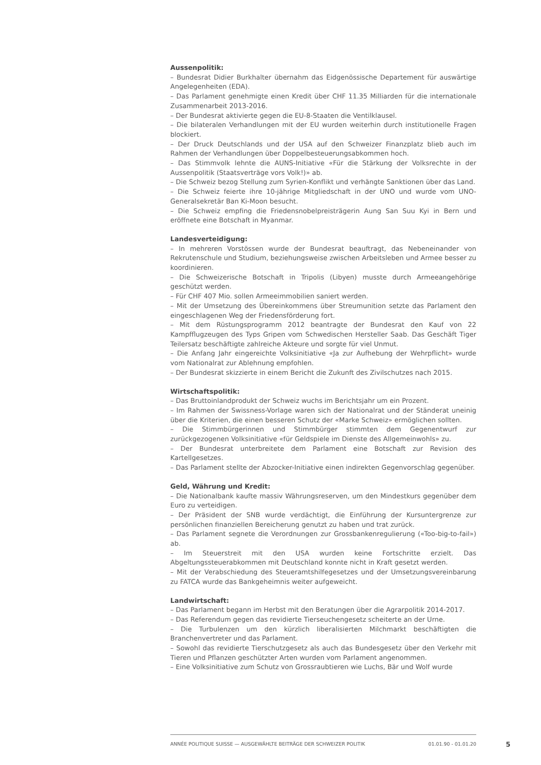Aussenpolitik:
– Bundesrat Didier Burkhalter übernahm das Eidgenössische Departement für auswärtige Angelegenheiten (EDA).
– Das Parlament genehmigte einen Kredit über CHF 11.35 Milliarden für die internationale Zusammenarbeit 2013-2016.
– Der Bundesrat aktivierte gegen die EU-8-Staaten die Ventilklausel.
– Die bilateralen Verhandlungen mit der EU wurden weiterhin durch institutionelle Fragen blockiert.
– Der Druck Deutschlands und der USA auf den Schweizer Finanzplatz blieb auch im Rahmen der Verhandlungen über Doppelbesteuerungsabkommen hoch.
– Das Stimmvolk lehnte die AUNS-Initiative «Für die Stärkung der Volksrechte in der Aussenpolitik (Staatsverträge vors Volk!)» ab.
– Die Schweiz bezog Stellung zum Syrien-Konflikt und verhängte Sanktionen über das Land.
– Die Schweiz feierte ihre 10-jährige Mitgliedschaft in der UNO und wurde vom UNO-Generalsekretär Ban Ki-Moon besucht.
– Die Schweiz empfing die Friedensnobelpreisträgerin Aung San Suu Kyi in Bern und eröffnete eine Botschaft in Myanmar.
Landesverteidigung:
– In mehreren Vorstössen wurde der Bundesrat beauftragt, das Nebeneinander von Rekrutenschule und Studium, beziehungsweise zwischen Arbeitsleben und Armee besser zu koordinieren.
– Die Schweizerische Botschaft in Tripolis (Libyen) musste durch Armeeangehörige geschützt werden.
– Für CHF 407 Mio. sollen Armeeimmobilien saniert werden.
– Mit der Umsetzung des Übereinkommens über Streumunition setzte das Parlament den eingeschlagenen Weg der Friedensförderung fort.
– Mit dem Rüstungsprogramm 2012 beantragte der Bundesrat den Kauf von 22 Kampfflugzeugen des Typs Gripen vom Schwedischen Hersteller Saab. Das Geschäft Tiger Teilersatz beschäftigte zahlreiche Akteure und sorgte für viel Unmut.
– Die Anfang Jahr eingereichte Volksinitiative «Ja zur Aufhebung der Wehrpflicht» wurde vom Nationalrat zur Ablehnung empfohlen.
– Der Bundesrat skizzierte in einem Bericht die Zukunft des Zivilschutzes nach 2015.
Wirtschaftspolitik:
– Das Bruttoinlandprodukt der Schweiz wuchs im Berichtsjahr um ein Prozent.
– Im Rahmen der Swissness-Vorlage waren sich der Nationalrat und der Ständerat uneinig über die Kriterien, die einen besseren Schutz der «Marke Schweiz» ermöglichen sollten.
– Die Stimmbürgerinnen und Stimmbürger stimmten dem Gegenentwurf zur zurückgezogenen Volksinitiative «für Geldspiele im Dienste des Allgemeinwohls» zu.
– Der Bundesrat unterbreitete dem Parlament eine Botschaft zur Revision des Kartellgesetzes.
– Das Parlament stellte der Abzocker-Initiative einen indirekten Gegenvorschlag gegenüber.
Geld, Währung und Kredit:
– Die Nationalbank kaufte massiv Währungsreserven, um den Mindestkurs gegenüber dem Euro zu verteidigen.
– Der Präsident der SNB wurde verdächtigt, die Einführung der Kursuntergrenze zur persönlichen finanziellen Bereicherung genutzt zu haben und trat zurück.
– Das Parlament segnete die Verordnungen zur Grossbankenregulierung («Too-big-to-fail») ab.
– Im Steuerstreit mit den USA wurden keine Fortschritte erzielt. Das Abgeltungssteuerabkommen mit Deutschland konnte nicht in Kraft gesetzt werden.
– Mit der Verabschiedung des Steueramtshilfegesetzes und der Umsetzungsvereinbarung zu FATCA wurde das Bankgeheimnis weiter aufgeweicht.
Landwirtschaft:
– Das Parlament begann im Herbst mit den Beratungen über die Agrarpolitik 2014-2017.
– Das Referendum gegen das revidierte Tierseuchengesetz scheiterte an der Urne.
– Die Turbulenzen um den kürzlich liberalisierten Milchmarkt beschäftigten die Branchenvertreter und das Parlament.
– Sowohl das revidierte Tierschutzgesetz als auch das Bundesgesetz über den Verkehr mit Tieren und Pflanzen geschützter Arten wurden vom Parlament angenommen.
– Eine Volksinitiative zum Schutz von Grossraubtieren wie Luchs, Bär und Wolf wurde
ANNÉE POLITIQUE SUISSE — AUSGEWÄHLTE BEITRÄGE DER SCHWEIZER POLITIK 01.01.90 - 01.01.20
5